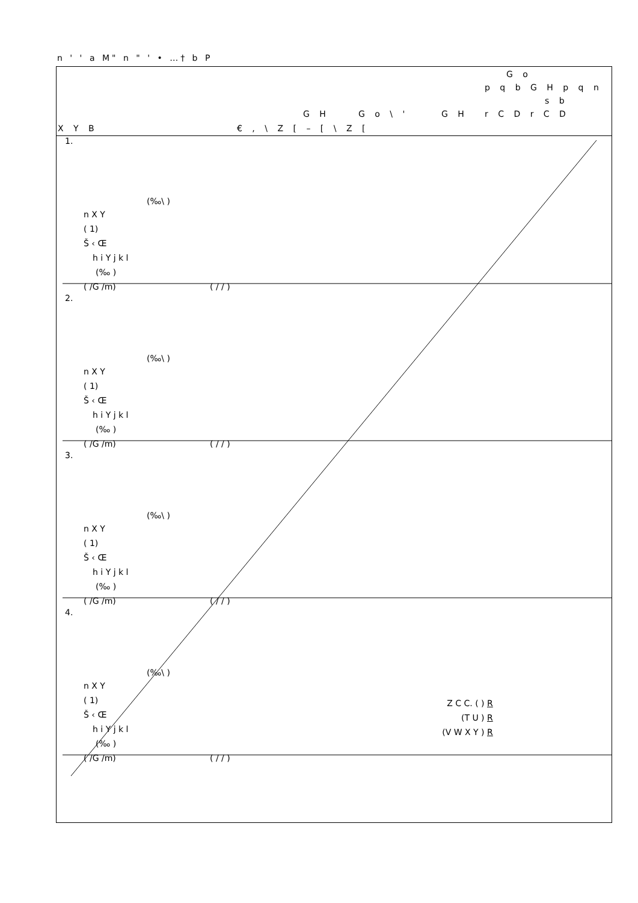n ' ' a M" n " ' • …† b P
G o
p q b G H p q n
s b
G H G o \ ' G H r C D r C D
X Y B € , \ Z [ – [ \ Z [
1.
(‰\ )
n X Y
( 1)
Š ‹ Œ
h i Y j k l
(‰ )
( /G /m) ( / / )
2.
(‰\ )
n X Y
( 1)
Š ‹ Œ
h i Y j k l
(‰ )
( /G /m) ( / / )
3.
(‰\ )
n X Y
( 1)
Š ‹ Œ
h i Y j k l
(‰ )
( /G /m) ( / / )
4.
(‰\ )
n X Y
( 1)
Š ‹ Œ
h i Y j k l
(‰ )
( /G /m) ( / / )
Z C C. ( ) R
(T U ) R
(V W X Y ) R